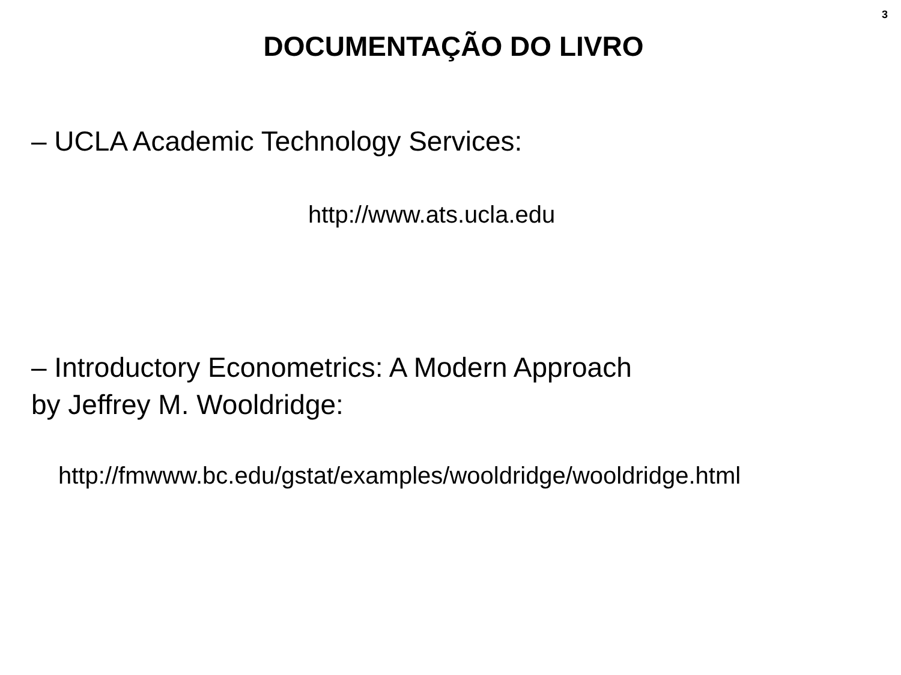3
DOCUMENTAÇÃO DO LIVRO
– UCLA Academic Technology Services:
http://www.ats.ucla.edu
– Introductory Econometrics: A Modern Approach
by Jeffrey M. Wooldridge:
http://fmwww.bc.edu/gstat/examples/wooldridge/wooldridge.html